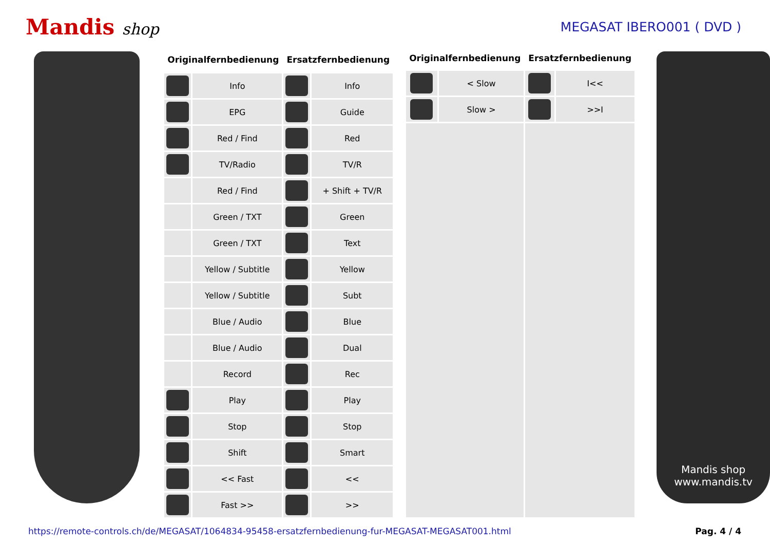Mandis shop
MEGASAT IBERO001 ( DVD )
| Originalfernbedienung | | Ersatzfernbedienung | |
| --- | --- | --- | --- |
| | Info | | Info |
| | EPG | | Guide |
| | Red / Find | | Red |
| | TV/Radio | | TV/R |
| | Red / Find | | + Shift + TV/R |
| | Green / TXT | | Green |
| | Green / TXT | | Text |
| | Yellow / Subtitle | | Yellow |
| | Yellow / Subtitle | | Subt |
| | Blue / Audio | | Blue |
| | Blue / Audio | | Dual |
| | Record | | Rec |
| | Play | | Play |
| | Stop | | Stop |
| | Shift | | Smart |
| | << Fast | | << |
| | Fast >> | | >> |
| Originalfernbedienung | | Ersatzfernbedienung | |
| --- | --- | --- | --- |
| | < Slow | | I<< |
| | Slow > | | >>I |
Mandis shop
www.mandis.tv
https://remote-controls.ch/de/MEGASAT/1064834-95458-ersatzfernbedienung-fur-MEGASAT-MEGASAT001.html Pag. 4 / 4